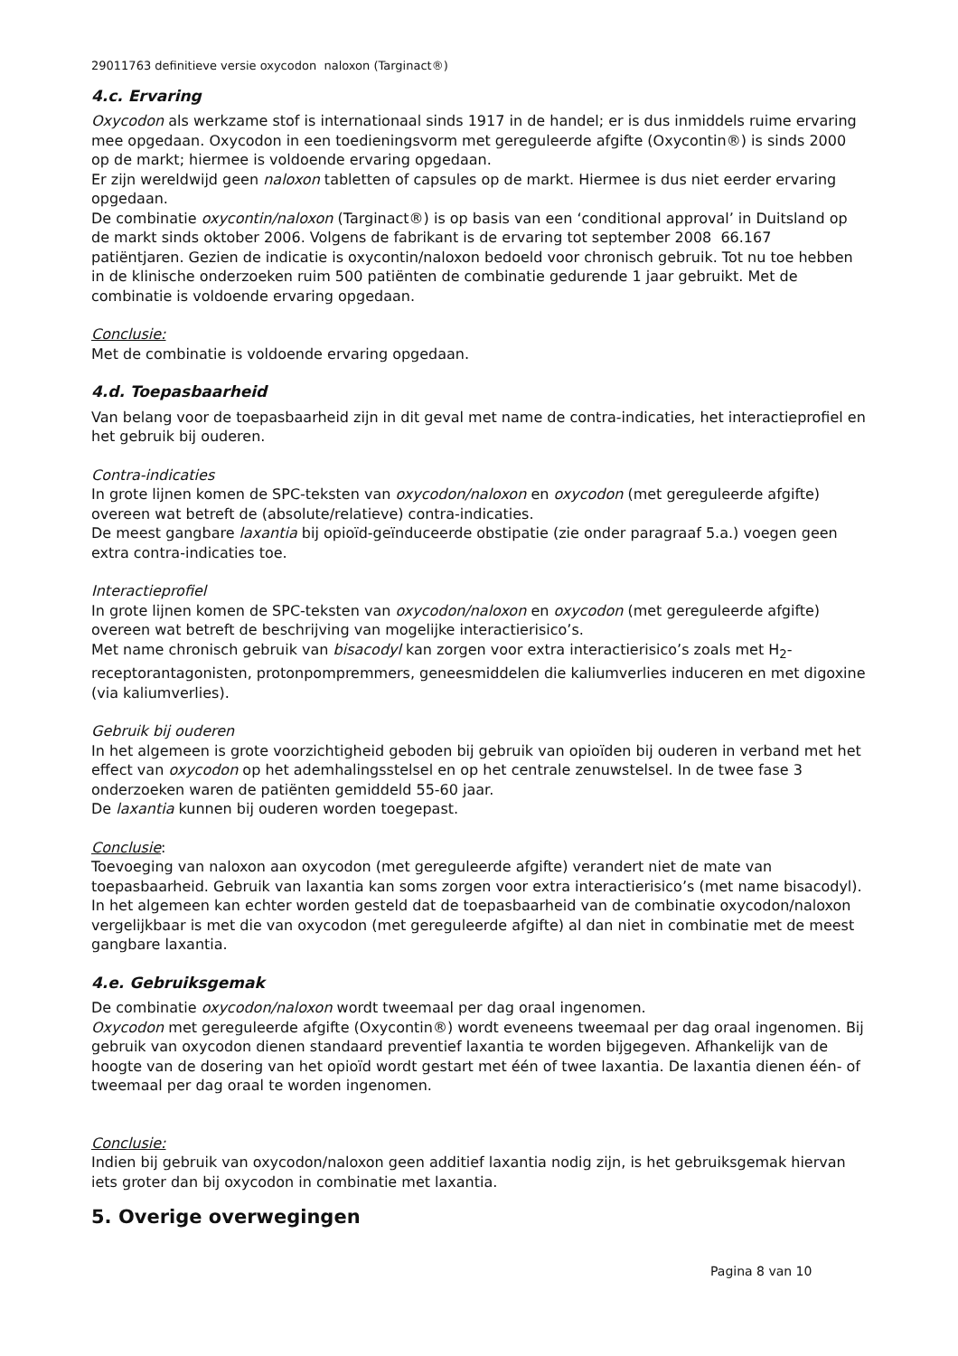29011763 definitieve versie oxycodon naloxon (Targinact®)
4.c. Ervaring
Oxycodon als werkzame stof is internationaal sinds 1917 in de handel; er is dus inmiddels ruime ervaring mee opgedaan. Oxycodon in een toedieningsvorm met gereguleerde afgifte (Oxycontin®) is sinds 2000 op de markt; hiermee is voldoende ervaring opgedaan.
Er zijn wereldwijd geen naloxon tabletten of capsules op de markt. Hiermee is dus niet eerder ervaring opgedaan.
De combinatie oxycontin/naloxon (Targinact®) is op basis van een ‘conditional approval’ in Duitsland op de markt sinds oktober 2006. Volgens de fabrikant is de ervaring tot september 2008 66.167 patiëntjaren. Gezien de indicatie is oxycontin/naloxon bedoeld voor chronisch gebruik. Tot nu toe hebben in de klinische onderzoeken ruim 500 patiënten de combinatie gedurende 1 jaar gebruikt. Met de combinatie is voldoende ervaring opgedaan.
Conclusie:
Met de combinatie is voldoende ervaring opgedaan.
4.d. Toepasbaarheid
Van belang voor de toepasbaarheid zijn in dit geval met name de contra-indicaties, het interactieprofiel en het gebruik bij ouderen.
Contra-indicaties
In grote lijnen komen de SPC-teksten van oxycodon/naloxon en oxycodon (met gereguleerde afgifte) overeen wat betreft de (absolute/relatieve) contra-indicaties.
De meest gangbare laxantia bij opioïd-geïnduceerde obstipatie (zie onder paragraaf 5.a.) voegen geen extra contra-indicaties toe.
Interactieprofiel
In grote lijnen komen de SPC-teksten van oxycodon/naloxon en oxycodon (met gereguleerde afgifte) overeen wat betreft de beschrijving van mogelijke interactierisico’s.
Met name chronisch gebruik van bisacodyl kan zorgen voor extra interactierisico’s zoals met H<sub>2</sub>-receptorantagonisten, protonpompremmers, geneesmiddelen die kaliumverlies induceren en met digoxine (via kaliumverlies).
Gebruik bij ouderen
In het algemeen is grote voorzichtigheid geboden bij gebruik van opioïden bij ouderen in verband met het effect van oxycodon op het ademhalingsstelsel en op het centrale zenuwstelsel. In de twee fase 3 onderzoeken waren de patiënten gemiddeld 55-60 jaar.
De laxantia kunnen bij ouderen worden toegepast.
Conclusie:
Toevoeging van naloxon aan oxycodon (met gereguleerde afgifte) verandert niet de mate van toepasbaarheid. Gebruik van laxantia kan soms zorgen voor extra interactierisico’s (met name bisacodyl). In het algemeen kan echter worden gesteld dat de toepasbaarheid van de combinatie oxycodon/naloxon vergelijkbaar is met die van oxycodon (met gereguleerde afgifte) al dan niet in combinatie met de meest gangbare laxantia.
4.e. Gebruiksgemak
De combinatie oxycodon/naloxon wordt tweemaal per dag oraal ingenomen.
Oxycodon met gereguleerde afgifte (Oxycontin®) wordt eveneens tweemaal per dag oraal ingenomen. Bij gebruik van oxycodon dienen standaard preventief laxantia te worden bijgegeven. Afhankelijk van de hoogte van de dosering van het opioïd wordt gestart met één of twee laxantia. De laxantia dienen één- of tweemaal per dag oraal te worden ingenomen.
Conclusie:
Indien bij gebruik van oxycodon/naloxon geen additief laxantia nodig zijn, is het gebruiksgemak hiervan iets groter dan bij oxycodon in combinatie met laxantia.
5. Overige overwegingen
Pagina 8 van 10